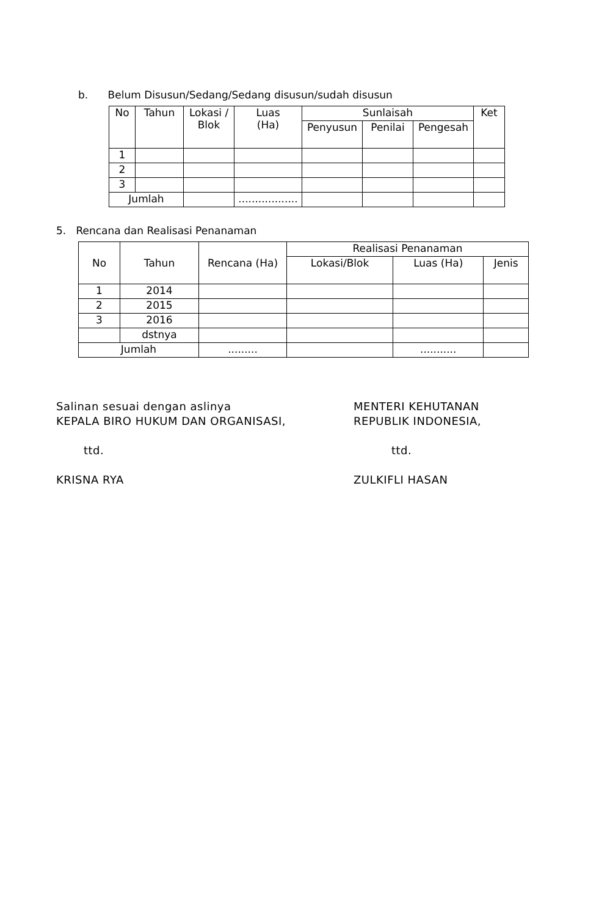b. Belum Disusun/Sedang/Sedang disusun/sudah disusun
| No | Tahun | Lokasi / Blok | Luas (Ha) | Sunlaisah | | | Ket |
| --- | --- | --- | --- | --- | --- | --- | --- |
| | | | | Penyusun | Penilai | Pengesah | |
| 1 | | | | | | | |
| 2 | | | | | | | |
| 3 | | | | | | | |
| Jumlah | | | .................. | | | | |
5. Rencana dan Realisasi Penanaman
| No | Tahun | Rencana (Ha) | Realisasi Penanaman | | |
| --- | --- | --- | --- | --- | --- |
| | | | Lokasi/Blok | Luas (Ha) | Jenis |
| 1 | 2014 | | | | |
| 2 | 2015 | | | | |
| 3 | 2016 | | | | |
| | dstnya | | | | |
| Jumlah | | ......... | | ........... | |
Salinan sesuai dengan aslinya
KEPALA BIRO HUKUM DAN ORGANISASI,
ttd.
KRISNA RYA
MENTERI KEHUTANAN
REPUBLIK INDONESIA,
ttd.
ZULKIFLI HASAN